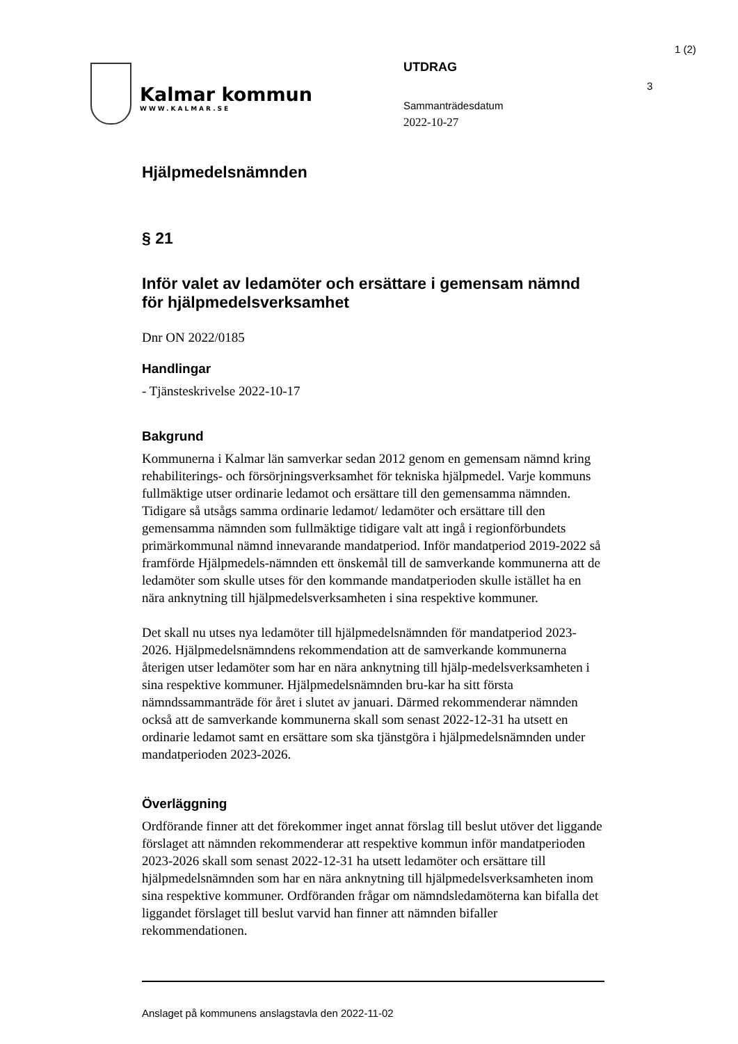Kalmar kommun
WWW.KALMAR.SE
UTDRAG
Sammanträdesdatum
2022-10-27
1 (2)
3
Hjälpmedelsnämnden
§ 21
Inför valet av ledamöter och ersättare i gemensam nämnd för hjälpmedelsverksamhet
Dnr ON 2022/0185
Handlingar
- Tjänsteskrivelse 2022-10-17
Bakgrund
Kommunerna i Kalmar län samverkar sedan 2012 genom en gemensam nämnd kring rehabiliterings- och försörjningsverksamhet för tekniska hjälpmedel. Varje kommuns fullmäktige utser ordinarie ledamot och ersättare till den gemensamma nämnden. Tidigare så utsågs samma ordinarie ledamot/ ledamöter och ersättare till den gemensamma nämnden som fullmäktige tidigare valt att ingå i regionförbundets primärkommunal nämnd innevarande mandatperiod. Inför mandatperiod 2019-2022 så framförde Hjälpmedels-nämnden ett önskemål till de samverkande kommunerna att de ledamöter som skulle utses för den kommande mandatperioden skulle istället ha en nära anknytning till hjälpmedelsverksamheten i sina respektive kommuner.
Det skall nu utses nya ledamöter till hjälpmedelsnämnden för mandatperiod 2023-2026. Hjälpmedelsnämndens rekommendation att de samverkande kommunerna återigen utser ledamöter som har en nära anknytning till hjälp-medelsverksamheten i sina respektive kommuner. Hjälpmedelsnämnden bru-kar ha sitt första nämndssammanträde för året i slutet av januari. Därmed rekommenderar nämnden också att de samverkande kommunerna skall som senast 2022-12-31 ha utsett en ordinarie ledamot samt en ersättare som ska tjänstgöra i hjälpmedelsnämnden under mandatperioden 2023-2026.
Överläggning
Ordförande finner att det förekommer inget annat förslag till beslut utöver det liggande förslaget att nämnden rekommenderar att respektive kommun inför mandatperioden 2023-2026 skall som senast 2022-12-31 ha utsett ledamöter och ersättare till hjälpmedelsnämnden som har en nära anknytning till hjälpmedelsverksamheten inom sina respektive kommuner. Ordföranden frågar om nämndsledamöterna kan bifalla det liggandet förslaget till beslut varvid han finner att nämnden bifaller rekommendationen.
Anslaget på kommunens anslagstavla den 2022-11-02